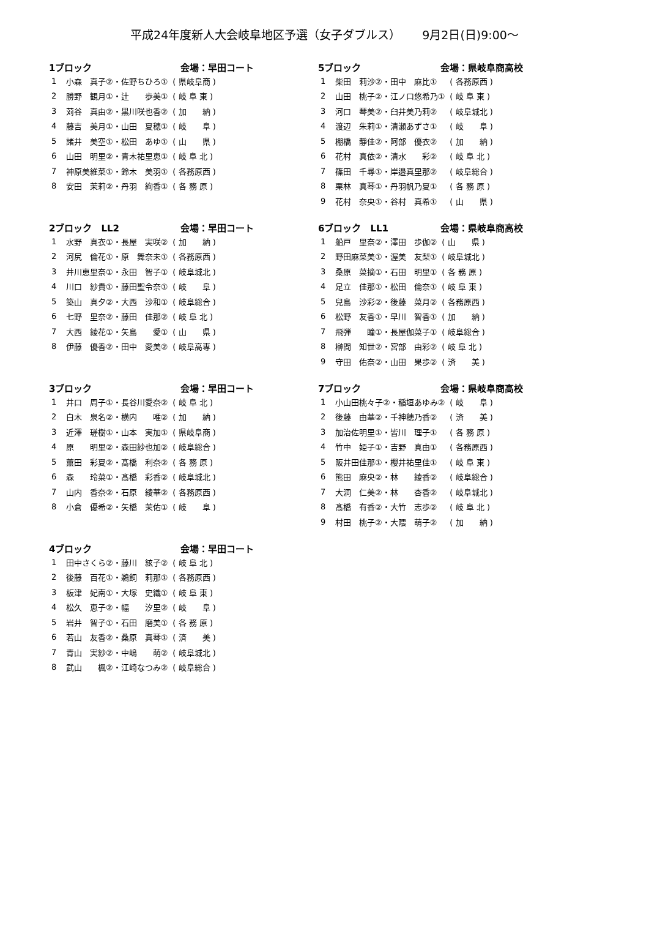平成24年度新人大会岐阜地区予選（女子ダブルス）　　 9月2日(日)9:00～
1ブロック 会場：早田コート
| 1 | 小森 真子②・佐野ちひろ① | ( 県岐阜商 ) |
| 2 | 勝野 観月①・辻 歩美① | ( 岐 阜 東 ) |
| 3 | 苅谷 真由②・黒川咲也香② | ( 加 納 ) |
| 4 | 藤吉 美月①・山田 夏穂① | ( 岐 阜 ) |
| 5 | 諸井 美空①・松田 あゆ① | ( 山 県 ) |
| 6 | 山田 明里②・青木祐里恵① | ( 岐 阜 北 ) |
| 7 | 神原美維菜①・鈴木 美羽① | ( 各務原西 ) |
| 8 | 安田 茉莉②・丹羽 絢香① | ( 各 務 原 ) |
2ブロック　LL2 会場：早田コート
| 1 | 水野 真衣①・長屋 実咲② | ( 加 納 ) |
| 2 | 河尻 倫花①・原 舞奈未① | ( 各務原西 ) |
| 3 | 井川恵里奈①・永田 智子① | ( 岐阜城北 ) |
| 4 | 川口 紗貴①・藤田聖令奈① | ( 岐 阜 ) |
| 5 | 築山 真夕②・大西 沙和① | ( 岐阜総合 ) |
| 6 | 七野 里奈②・藤田 佳那② | ( 岐 阜 北 ) |
| 7 | 大西 綾花①・矢島 愛① | ( 山 県 ) |
| 8 | 伊藤 優香②・田中 愛美② | ( 岐阜高専 ) |
3ブロック 会場：早田コート
| 1 | 井口 周子①・長谷川愛奈② | ( 岐 阜 北 ) |
| 2 | 白木 泉名②・横内 唯② | ( 加 納 ) |
| 3 | 近澤 瑳樹①・山本 実加① | ( 県岐阜商 ) |
| 4 | 原 明里②・森田紗也加② | ( 岐阜総合 ) |
| 5 | 薫田 彩夏②・髙橋 利奈② | ( 各 務 原 ) |
| 6 | 森 玲菜①・髙橋 彩香② | ( 岐阜城北 ) |
| 7 | 山内 香奈②・石原 綾華② | ( 各務原西 ) |
| 8 | 小倉 優希②・矢橋 茉佑① | ( 岐 阜 ) |
4ブロック 会場：早田コート
| 1 | 田中さくら②・藤川 絃子② | ( 岐 阜 北 ) |
| 2 | 後藤 百花①・鵜飼 莉那① | ( 各務原西 ) |
| 3 | 板津 妃南①・大塚 史織① | ( 岐 阜 東 ) |
| 4 | 松久 恵子②・幅 汐里② | ( 岐 阜 ) |
| 5 | 岩井 智子①・石田 磨美① | ( 各 務 原 ) |
| 6 | 若山 友香②・桑原 真琴① | ( 済 美 ) |
| 7 | 青山 実紗②・中嶋 萌② | ( 岐阜城北 ) |
| 8 | 武山 楓②・江崎なつみ② | ( 岐阜総合 ) |
5ブロック 会場：県岐阜商高校
| 1 | 柴田 莉沙②・田中 麻比① | ( 各務原西 ) |
| 2 | 山田 桃子②・江ノ口悠希乃① | ( 岐 阜 東 ) |
| 3 | 河口 琴美②・臼井美乃莉② | ( 岐阜城北 ) |
| 4 | 渡辺 朱莉①・清瀬あずさ① | ( 岐 阜 ) |
| 5 | 棚橋 靜佳②・阿部 優衣② | ( 加 納 ) |
| 6 | 花村 真依②・清水 彩② | ( 岐 阜 北 ) |
| 7 | 篠田 千尋①・岸邉真里那② | ( 岐阜総合 ) |
| 8 | 栗林 真琴①・丹羽帆乃夏① | ( 各 務 原 ) |
| 9 | 花村 奈央①・谷村 真希① | ( 山 県 ) |
6ブロック　LL1 会場：県岐阜商高校
| 1 | 船戸 里奈②・澤田 歩伽② | ( 山 県 ) |
| 2 | 野田麻菜美①・渥美 友梨① | ( 岐阜城北 ) |
| 3 | 桑原 菜摘①・石田 明里① | ( 各 務 原 ) |
| 4 | 足立 佳那①・松田 倫奈① | ( 岐 阜 東 ) |
| 5 | 兒島 沙彩②・後藤 菜月② | ( 各務原西 ) |
| 6 | 松野 友香①・早川 智香① | ( 加 納 ) |
| 7 | 飛弾 瞳①・長屋伽菜子① | ( 岐阜総合 ) |
| 8 | 榊間 知世②・宮部 由彩② | ( 岐 阜 北 ) |
| 9 | 守田 佑奈②・山田 果歩② | ( 済 美 ) |
7ブロック 会場：県岐阜商高校
| 1 | 小山田桃々子②・稲垣あゆみ② | ( 岐 阜 ) |
| 2 | 後藤 由華②・千神穂乃香② | ( 済 美 ) |
| 3 | 加治佐明里①・皆川 理子① | ( 各 務 原 ) |
| 4 | 竹中 姫子①・吉野 真由① | ( 各務原西 ) |
| 5 | 阪井田佳那①・櫻井祐里佳① | ( 岐 阜 東 ) |
| 6 | 熊田 麻央②・林 綾香② | ( 岐阜総合 ) |
| 7 | 大洞 仁美②・林 杏香② | ( 岐阜城北 ) |
| 8 | 髙橋 有香②・大竹 志歩② | ( 岐 阜 北 ) |
| 9 | 村田 桃子②・大隈 萌子② | ( 加 納 ) |